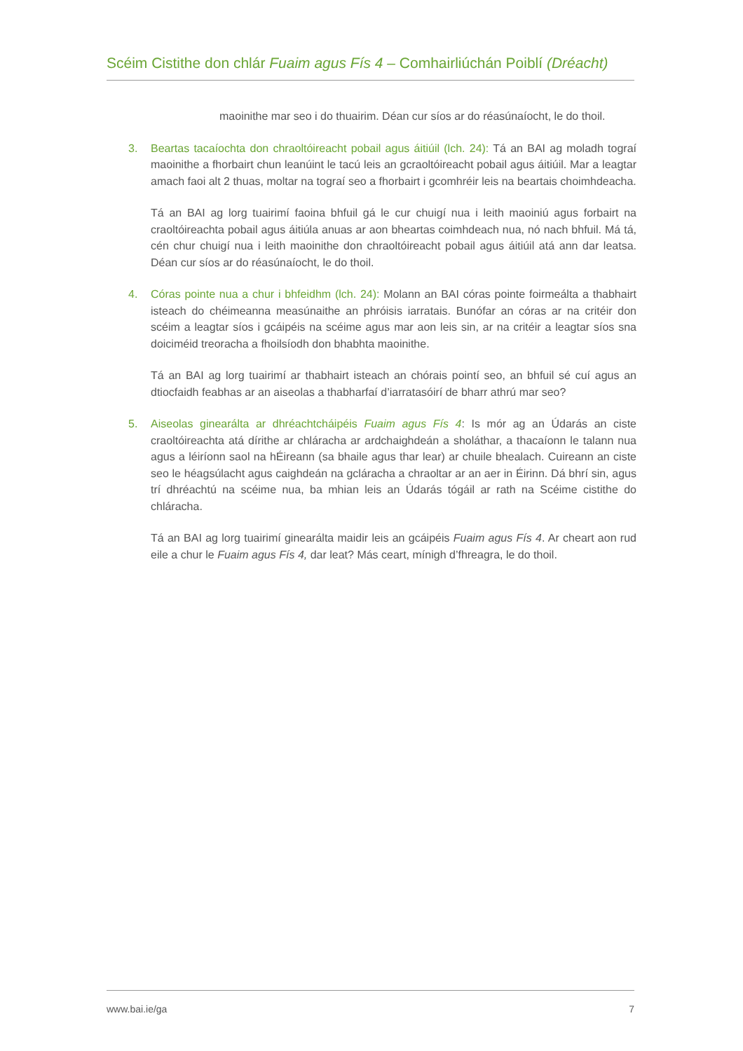Scéim Cistithe don chlár Fuaim agus Fís 4 – Comhairliúchán Poiblí (Dréacht)
maoinithe mar seo i do thuairim. Déan cur síos ar do réasúnaíocht, le do thoil.
3. Beartas tacaíochta don chraoltóireacht pobail agus áitiúil (lch. 24): Tá an BAI ag moladh tograí maoinithe a fhorbairt chun leanúint le tacú leis an gcraoltóireacht pobail agus áitiúil. Mar a leagtar amach faoi alt 2 thuas, moltar na tograí seo a fhorbairt i gcomhréir leis na beartais choimhdeacha.
Tá an BAI ag lorg tuairimí faoina bhfuil gá le cur chuigí nua i leith maoiniú agus forbairt na craoltóireachta pobail agus áitiúla anuas ar aon bheartas coimhdeach nua, nó nach bhfuil. Má tá, cén chur chuigí nua i leith maoinithe don chraoltóireacht pobail agus áitiúil atá ann dar leatsa. Déan cur síos ar do réasúnaíocht, le do thoil.
4. Córas pointe nua a chur i bhfeidhm (lch. 24): Molann an BAI córas pointe foirmeálta a thabhairt isteach do chéimeanna measúnaithe an phróisis iarratais. Bunófar an córas ar na critéir don scéim a leagtar síos i gcáipéis na scéime agus mar aon leis sin, ar na critéir a leagtar síos sna doiciméid treoracha a fhoilsíodh don bhabhta maoinithe.
Tá an BAI ag lorg tuairimí ar thabhairt isteach an chórais pointí seo, an bhfuil sé cuí agus an dtiocfaidh feabhas ar an aiseolas a thabharfaí d’iarratasóirí de bharr athrú mar seo?
5. Aiseolas ginearálta ar dhréachtcháipéis Fuaim agus Fís 4: Is mór ag an Údarás an ciste craoltóireachta atá dírithe ar chláracha ar ardchaighdeán a sholáthar, a thacaíonn le talann nua agus a léiríonn saol na hÉireann (sa bhaile agus thar lear) ar chuile bhealach. Cuireann an ciste seo le héagsúlacht agus caighdeán na gcláracha a chraoltar ar an aer in Éirinn. Dá bhrí sin, agus trí dhréachtú na scéime nua, ba mhian leis an Údarás tógáil ar rath na Scéime cistithe do chláracha.
Tá an BAI ag lorg tuairimí ginearálta maidir leis an gcáipéis Fuaim agus Fís 4. Ar cheart aon rud eile a chur le Fuaim agus Fís 4, dar leat? Más ceart, mínigh d’fhreagra, le do thoil.
www.bai.ie/ga 7